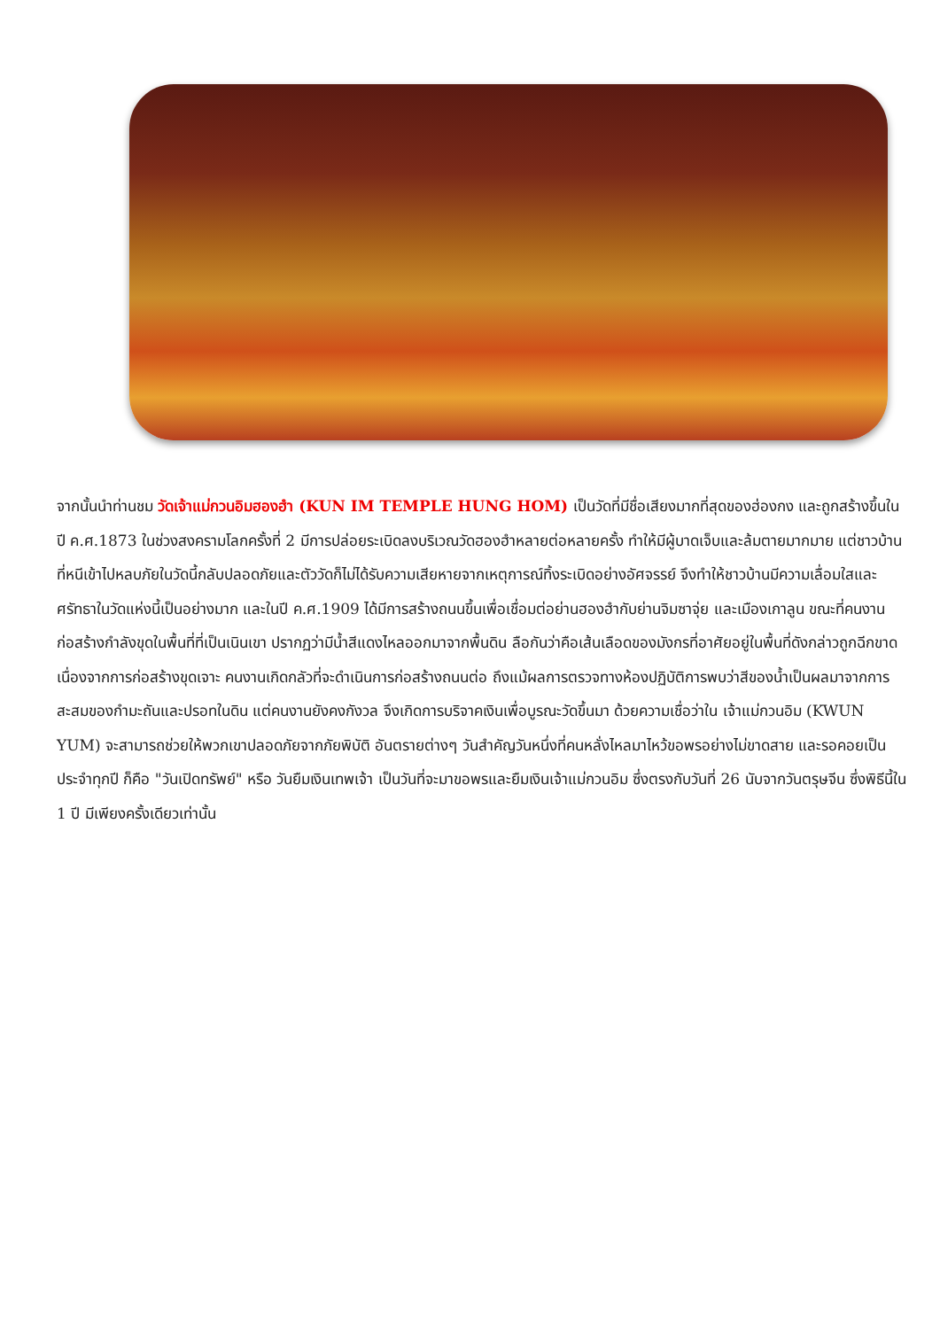จากนั้นนำท่านชม วัดเจ้าแม่กวนอิมฮองฮำ (KUN IM TEMPLE HUNG HOM) เป็นวัดที่มีชื่อเสียงมากที่สุดของฮ่องกง และถูกสร้างขึ้นในปี ค.ศ.1873 ในช่วงสงครามโลกครั้งที่ 2 มีการปล่อยระเบิดลงบริเวณวัดฮองฮำหลายต่อหลายครั้ง ทำให้มีผู้บาดเจ็บและล้มตายมากมาย แต่ชาวบ้านที่หนีเข้าไปหลบภัยในวัดนี้กลับปลอดภัยและตัววัดก็ไม่ได้รับความเสียหายจากเหตุการณ์ทิ้งระเบิดอย่างอัศจรรย์ จึงทำให้ชาวบ้านมีความเลื่อมใสและศรัทธาในวัดแห่งนี้เป็นอย่างมาก และในปี ค.ศ.1909 ได้มีการสร้างถนนขึ้นเพื่อเชื่อมต่อย่านฮองฮำกับย่านจิมซาจุ่ย และเมืองเกาลูน ขณะที่คนงานก่อสร้างกำลังขุดในพื้นที่ที่เป็นเนินเขา ปรากฏว่ามีน้ำสีแดงไหลออกมาจากพื้นดิน ลือกันว่าคือเส้นเลือดของมังกรที่อาศัยอยู่ในพื้นที่ดังกล่าวถูกฉีกขาดเนื่องจากการก่อสร้างขุดเจาะ คนงานเกิดกลัวที่จะดำเนินการก่อสร้างถนนต่อ ถึงแม้ผลการตรวจทางห้องปฏิบัติการพบว่าสีของน้ำเป็นผลมาจากการสะสมของกำมะถันและปรอทในดิน แต่คนงานยังคงกังวล จึงเกิดการบริจาคเงินเพื่อบูรณะวัดขึ้นมา ด้วยความเชื่อว่าใน เจ้าแม่กวนอิม (KWUN YUM) จะสามารถช่วยให้พวกเขาปลอดภัยจากภัยพิบัติ อันตรายต่างๆ วันสำคัญวันหนึ่งที่คนหลั่งไหลมาไหว้ขอพรอย่างไม่ขาดสาย และรอคอยเป็นประจำทุกปี ก็คือ "วันเปิดทรัพย์" หรือ วันยืมเงินเทพเจ้า เป็นวันที่จะมาขอพรและยืมเงินเจ้าแม่กวนอิม ซึ่งตรงกับวันที่ 26 นับจากวันตรุษจีน ซึ่งพิธีนี้ใน 1 ปี มีเพียงครั้งเดียวเท่านั้น